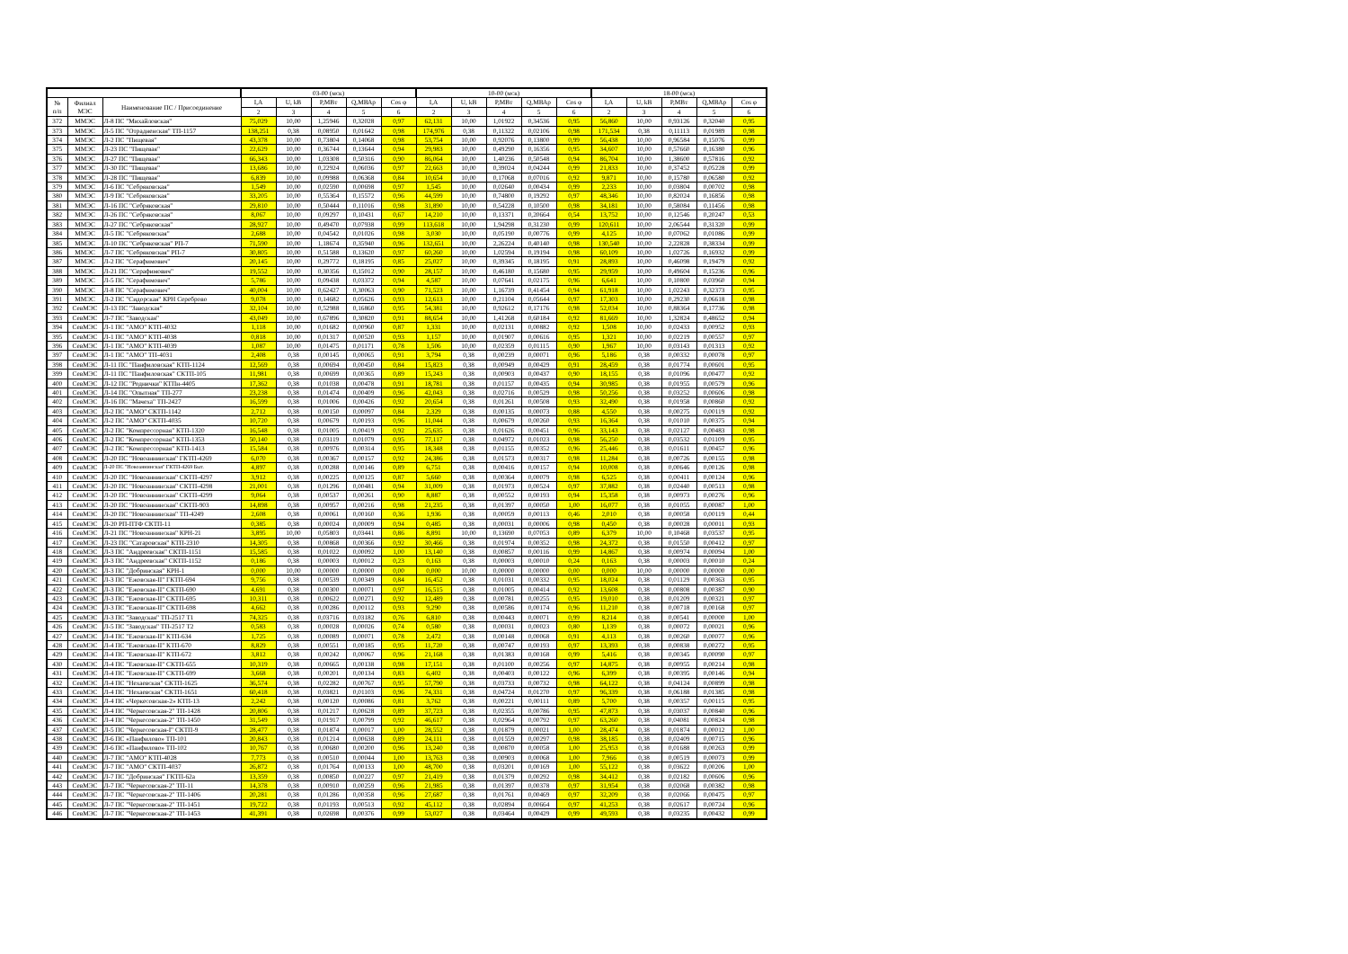| | | | 03-00 (мск) | | | | | 10-00 (мск) | | | | | 18-00 (мск) | | | | |
| --- | --- | --- | --- | --- | --- | --- | --- | --- | --- | --- | --- | --- | --- | --- | --- | --- | --- |
| № п/п | Филиал МЭС | Наименование ПС / Присоединение | I,A | U, kB | P,МВт | Q,МВАр | Cos φ | I,A | U, kB | P,МВт | Q,МВАр | Cos φ | I,A | U, kB | P,МВт | Q,МВАр | Cos φ |
| | | | 2 | 3 | 4 | 5 | 6 | 2 | 3 | 4 | 5 | 6 | 2 | 3 | 4 | 5 | 6 |
| 372 | ММЭС | Л-8 ПС "Михайловская" | 75,029 | 10,00 | 1,25946 | 0,32028 | 0,97 | 62,131 | 10,00 | 1,01922 | 0,34536 | 0,95 | 56,860 | 10,00 | 0,93126 | 0,32040 | 0,95 |
| 373 | ММЭС | Л-5 ПС "Отрадненская" ТП-1157 | 138,251 | 0,38 | 0,08950 | 0,01642 | 0,98 | 174,976 | 0,38 | 0,11322 | 0,02106 | 0,98 | 171,534 | 0,38 | 0,11113 | 0,01989 | 0,98 |
| 374 | ММЭС | Л-2 ПС "Пищевая" | 43,378 | 10,00 | 0,73804 | 0,14068 | 0,98 | 53,754 | 10,00 | 0,92076 | 0,13800 | 0,99 | 56,438 | 10,00 | 0,96584 | 0,15076 | 0,99 |
| 375 | ММЭС | Л-23 ПС "Пищевая" | 22,629 | 10,00 | 0,36744 | 0,13644 | 0,94 | 29,983 | 10,00 | 0,49290 | 0,16356 | 0,95 | 34,607 | 10,00 | 0,57660 | 0,16380 | 0,96 |
| 376 | ММЭС | Л-27 ПС "Пищевая" | 66,343 | 10,00 | 1,03308 | 0,50316 | 0,90 | 86,064 | 10,00 | 1,40236 | 0,50548 | 0,94 | 86,704 | 10,00 | 1,38600 | 0,57816 | 0,92 |
| 377 | ММЭС | Л-30 ПС "Пищевая" | 13,686 | 10,00 | 0,22924 | 0,06036 | 0,97 | 22,663 | 10,00 | 0,39024 | 0,04244 | 0,99 | 21,833 | 10,00 | 0,37452 | 0,05228 | 0,99 |
| 378 | ММЭС | Л-28 ПС "Пищевая" | 6,839 | 10,00 | 0,09988 | 0,06368 | 0,84 | 10,654 | 10,00 | 0,17068 | 0,07016 | 0,92 | 9,871 | 10,00 | 0,15780 | 0,06580 | 0,92 |
| 379 | ММЭС | Л-6 ПС "Себряковская" | 1,549 | 10,00 | 0,02590 | 0,00698 | 0,97 | 1,545 | 10,00 | 0,02640 | 0,00434 | 0,99 | 2,233 | 10,00 | 0,03804 | 0,00702 | 0,98 |
| 380 | ММЭС | Л-9 ПС "Себряковская" | 33,205 | 10,00 | 0,55364 | 0,15572 | 0,96 | 44,599 | 10,00 | 0,74800 | 0,19292 | 0,97 | 48,346 | 10,00 | 0,82024 | 0,16856 | 0,98 |
| 381 | ММЭС | Л-16 ПС "Себряковская" | 29,810 | 10,00 | 0,50444 | 0,11016 | 0,98 | 31,890 | 10,00 | 0,54228 | 0,10500 | 0,98 | 34,181 | 10,00 | 0,58084 | 0,11456 | 0,98 |
| 382 | ММЭС | Л-26 ПС "Себряковская" | 8,067 | 10,00 | 0,09297 | 0,10431 | 0,67 | 14,210 | 10,00 | 0,13371 | 0,20664 | 0,54 | 13,752 | 10,00 | 0,12546 | 0,20247 | 0,53 |
| 383 | ММЭС | Л-27 ПС "Себряковская" | 28,927 | 10,00 | 0,49470 | 0,07938 | 0,99 | 113,618 | 10,00 | 1,94298 | 0,31230 | 0,99 | 120,611 | 10,00 | 2,06544 | 0,31320 | 0,99 |
| 384 | ММЭС | Л-5 ПС "Себряковская" | 2,688 | 10,00 | 0,04542 | 0,01026 | 0,98 | 3,030 | 10,00 | 0,05190 | 0,00776 | 0,99 | 4,125 | 10,00 | 0,07062 | 0,01086 | 0,99 |
| 385 | ММЭС | Л-10 ПС "Себряковская" РП-7 | 71,590 | 10,00 | 1,18674 | 0,35940 | 0,96 | 132,651 | 10,00 | 2,26224 | 0,40140 | 0,98 | 130,540 | 10,00 | 2,22828 | 0,38334 | 0,99 |
| 386 | ММЭС | Л-7 ПС "Себряковская" РП-7 | 30,805 | 10,00 | 0,51588 | 0,13620 | 0,97 | 60,260 | 10,00 | 1,02594 | 0,19194 | 0,98 | 60,109 | 10,00 | 1,02726 | 0,16932 | 0,99 |
| 387 | ММЭС | Л-2 ПС "Серафимович" | 20,145 | 10,00 | 0,29772 | 0,18195 | 0,85 | 25,027 | 10,00 | 0,39345 | 0,18195 | 0,91 | 28,893 | 10,00 | 0,46098 | 0,19479 | 0,92 |
| 388 | ММЭС | Л-21 ПС "Серафимович" | 19,552 | 10,00 | 0,30356 | 0,15012 | 0,90 | 28,157 | 10,00 | 0,46180 | 0,15680 | 0,95 | 29,959 | 10,00 | 0,49604 | 0,15236 | 0,96 |
| 389 | ММЭС | Л-5 ПС "Серафимович" | 5,786 | 10,00 | 0,09438 | 0,03372 | 0,94 | 4,587 | 10,00 | 0,07641 | 0,02175 | 0,96 | 6,641 | 10,00 | 0,10800 | 0,03960 | 0,94 |
| 390 | ММЭС | Л-8 ПС "Серафимович" | 40,004 | 10,00 | 0,62427 | 0,30063 | 0,90 | 71,523 | 10,00 | 1,16739 | 0,41454 | 0,94 | 61,918 | 10,00 | 1,02243 | 0,32373 | 0,95 |
| 391 | ММЭС | Л-2 ПС "Сидорская" КРН Сереброво | 9,078 | 10,00 | 0,14682 | 0,05626 | 0,93 | 12,613 | 10,00 | 0,21104 | 0,05644 | 0,97 | 17,303 | 10,00 | 0,29230 | 0,06618 | 0,98 |
| 392 | СевМЭС | Л-13 ПС "Заводская" | 32,104 | 10,00 | 0,52988 | 0,16860 | 0,95 | 54,381 | 10,00 | 0,92612 | 0,17176 | 0,98 | 52,034 | 10,00 | 0,88364 | 0,17736 | 0,98 |
| 393 | СевМЭС | Л-7 ПС "Заводская" | 43,049 | 10,00 | 0,67896 | 0,30820 | 0,91 | 88,654 | 10,00 | 1,41268 | 0,60184 | 0,92 | 81,669 | 10,00 | 1,32824 | 0,48652 | 0,94 |
| 394 | СевМЭС | Л-1 ПС "АМО" КТП-4032 | 1,118 | 10,00 | 0,01682 | 0,00960 | 0,87 | 1,331 | 10,00 | 0,02131 | 0,00882 | 0,92 | 1,508 | 10,00 | 0,02433 | 0,00952 | 0,93 |
| 395 | СевМЭС | Л-1 ПС "АМО" КТП-4038 | 0,818 | 10,00 | 0,01317 | 0,00520 | 0,93 | 1,157 | 10,00 | 0,01907 | 0,00616 | 0,95 | 1,321 | 10,00 | 0,02219 | 0,00557 | 0,97 |
| 396 | СевМЭС | Л-1 ПС "АМО" КТП-4039 | 1,087 | 10,00 | 0,01475 | 0,01171 | 0,78 | 1,506 | 10,00 | 0,02359 | 0,01115 | 0,90 | 1,967 | 10,00 | 0,03143 | 0,01313 | 0,92 |
| 397 | СевМЭС | Л-1 ПС "АМО" ТП-4031 | 2,408 | 0,38 | 0,00145 | 0,00065 | 0,91 | 3,794 | 0,38 | 0,00239 | 0,00071 | 0,96 | 5,186 | 0,38 | 0,00332 | 0,00078 | 0,97 |
| 398 | СевМЭС | Л-11 ПС "Панфиловская" КТП-1124 | 12,569 | 0,38 | 0,00694 | 0,00450 | 0,84 | 15,823 | 0,38 | 0,00949 | 0,00429 | 0,91 | 28,459 | 0,38 | 0,01774 | 0,00601 | 0,95 |
| 399 | СевМЭС | Л-11 ПС "Панфиловская" СКТП-105 | 11,981 | 0,38 | 0,00699 | 0,00365 | 0,89 | 15,243 | 0,38 | 0,00903 | 0,00437 | 0,90 | 18,155 | 0,38 | 0,01096 | 0,00477 | 0,92 |
| 400 | СевМЭС | Л-12 ПС "Роднички" КТПн-4405 | 17,362 | 0,38 | 0,01038 | 0,00478 | 0,91 | 18,781 | 0,38 | 0,01157 | 0,00435 | 0,94 | 30,985 | 0,38 | 0,01955 | 0,00579 | 0,96 |
| 401 | СевМЭС | Л-14 ПС "Опытная" ТП-277 | 23,238 | 0,38 | 0,01474 | 0,00409 | 0,96 | 42,043 | 0,38 | 0,02716 | 0,00529 | 0,98 | 50,256 | 0,38 | 0,03252 | 0,00606 | 0,98 |
| 402 | СевМЭС | Л-16 ПС "Мачеха" ТП-2427 | 16,599 | 0,38 | 0,01006 | 0,00426 | 0,92 | 20,654 | 0,38 | 0,01261 | 0,00508 | 0,93 | 32,490 | 0,38 | 0,01958 | 0,00860 | 0,92 |
| 403 | СевМЭС | Л-2 ПС "АМО" СКТП-1142 | 2,712 | 0,38 | 0,00150 | 0,00097 | 0,84 | 2,329 | 0,38 | 0,00135 | 0,00073 | 0,88 | 4,550 | 0,38 | 0,00275 | 0,00119 | 0,92 |
| 404 | СевМЭС | Л-2 ПС "АМО" СКТП-4035 | 10,720 | 0,38 | 0,00679 | 0,00193 | 0,96 | 11,044 | 0,38 | 0,00679 | 0,00260 | 0,93 | 16,364 | 0,38 | 0,01010 | 0,00375 | 0,94 |
| 405 | СевМЭС | Л-2 ПС "Компрессорная" КТП-1320 | 16,548 | 0,38 | 0,01005 | 0,00419 | 0,92 | 25,635 | 0,38 | 0,01626 | 0,00451 | 0,96 | 33,143 | 0,38 | 0,02127 | 0,00483 | 0,98 |
| 406 | СевМЭС | Л-2 ПС "Компрессорная" КТП-1353 | 50,140 | 0,38 | 0,03119 | 0,01079 | 0,95 | 77,117 | 0,38 | 0,04972 | 0,01023 | 0,98 | 56,250 | 0,38 | 0,03532 | 0,01109 | 0,95 |
| 407 | СевМЭС | Л-2 ПС "Компрессорная" КТП-1413 | 15,584 | 0,38 | 0,00976 | 0,00314 | 0,95 | 18,348 | 0,38 | 0,01155 | 0,00352 | 0,96 | 25,446 | 0,38 | 0,01611 | 0,00457 | 0,96 |
| 408 | СевМЭС | Л-20 ПС "Новоаннинская" ГКТП-4269 | 6,070 | 0,38 | 0,00367 | 0,00157 | 0,92 | 24,386 | 0,38 | 0,01573 | 0,00317 | 0,98 | 11,284 | 0,38 | 0,00726 | 0,00155 | 0,98 |
| 409 | СевМЭС | Л-20 ПС "Новоаннинская" ГКТП-4269 Быт. | 4,897 | 0,38 | 0,00288 | 0,00146 | 0,89 | 6,751 | 0,38 | 0,00416 | 0,00157 | 0,94 | 10,008 | 0,38 | 0,00646 | 0,00126 | 0,98 |
| 410 | СевМЭС | Л-20 ПС "Новоаннинская" СКТП-4297 | 3,912 | 0,38 | 0,00225 | 0,00125 | 0,87 | 5,660 | 0,38 | 0,00364 | 0,00079 | 0,98 | 6,525 | 0,38 | 0,00411 | 0,00124 | 0,96 |
| 411 | СевМЭС | Л-20 ПС "Новоаннинская" СКТП-4298 | 21,001 | 0,38 | 0,01296 | 0,00481 | 0,94 | 31,009 | 0,38 | 0,01973 | 0,00524 | 0,97 | 37,882 | 0,38 | 0,02440 | 0,00513 | 0,98 |
| 412 | СевМЭС | Л-20 ПС "Новоаннинская" СКТП-4299 | 9,064 | 0,38 | 0,00537 | 0,00261 | 0,90 | 8,887 | 0,38 | 0,00552 | 0,00193 | 0,94 | 15,358 | 0,38 | 0,00973 | 0,00276 | 0,96 |
| 413 | СевМЭС | Л-20 ПС "Новоаннинская" СКТП-903 | 14,898 | 0,38 | 0,00957 | 0,00216 | 0,98 | 21,235 | 0,38 | 0,01397 | 0,00050 | 1,00 | 16,077 | 0,38 | 0,01055 | 0,00087 | 1,00 |
| 414 | СевМЭС | Л-20 ПС "Новоаннинская" ТП-4249 | 2,608 | 0,38 | 0,00061 | 0,00160 | 0,36 | 1,936 | 0,38 | 0,00059 | 0,00113 | 0,46 | 2,010 | 0,38 | 0,00058 | 0,00119 | 0,44 |
| 415 | СевМЭС | Л-20 РП-ПТФ СКТП-11 | 0,385 | 0,38 | 0,00024 | 0,00009 | 0,94 | 0,485 | 0,38 | 0,00031 | 0,00006 | 0,98 | 0,450 | 0,38 | 0,00028 | 0,00011 | 0,93 |
| 416 | СевМЭС | Л-21 ПС "Новоаннинская" КРН-21 | 3,895 | 10,00 | 0,05803 | 0,03441 | 0,86 | 8,891 | 10,00 | 0,13690 | 0,07053 | 0,89 | 6,379 | 10,00 | 0,10468 | 0,03537 | 0,95 |
| 417 | СевМЭС | Л-23 ПС "Сатаровская" КТП-2310 | 14,305 | 0,38 | 0,00868 | 0,00366 | 0,92 | 30,466 | 0,38 | 0,01974 | 0,00352 | 0,98 | 24,372 | 0,38 | 0,01550 | 0,00412 | 0,97 |
| 418 | СевМЭС | Л-3 ПС "Андреевская" СКТП-1151 | 15,585 | 0,38 | 0,01022 | 0,00092 | 1,00 | 13,140 | 0,38 | 0,00857 | 0,00116 | 0,99 | 14,867 | 0,38 | 0,00974 | 0,00094 | 1,00 |
| 419 | СевМЭС | Л-3 ПС "Андреевская" СКТП-1152 | 0,186 | 0,38 | 0,00003 | 0,00012 | 0,23 | 0,163 | 0,38 | 0,00003 | 0,00010 | 0,24 | 0,163 | 0,38 | 0,00003 | 0,00010 | 0,24 |
| 420 | СевМЭС | Л-3 ПС "Добринская" КРН-1 | 0,000 | 10,00 | 0,00000 | 0,00000 | 0,00 | 0,000 | 10,00 | 0,00000 | 0,00000 | 0,00 | 0,000 | 10,00 | 0,00000 | 0,00000 | 0,00 |
| 421 | СевМЭС | Л-3 ПС "Ежовская-II" ГКТП-694 | 9,756 | 0,38 | 0,00539 | 0,00349 | 0,84 | 16,452 | 0,38 | 0,01031 | 0,00332 | 0,95 | 18,024 | 0,38 | 0,01129 | 0,00363 | 0,95 |
| 422 | СевМЭС | Л-3 ПС "Ежовская-II" СКТП-690 | 4,691 | 0,38 | 0,00300 | 0,00071 | 0,97 | 16,515 | 0,38 | 0,01005 | 0,00414 | 0,92 | 13,608 | 0,38 | 0,00808 | 0,00387 | 0,90 |
| 423 | СевМЭС | Л-3 ПС "Ежовская-II" СКТП-695 | 10,311 | 0,38 | 0,00622 | 0,00271 | 0,92 | 12,489 | 0,38 | 0,00781 | 0,00255 | 0,95 | 19,010 | 0,38 | 0,01209 | 0,00321 | 0,97 |
| 424 | СевМЭС | Л-3 ПС "Ежовская-II" СКТП-698 | 4,662 | 0,38 | 0,00286 | 0,00112 | 0,93 | 9,290 | 0,38 | 0,00586 | 0,00174 | 0,96 | 11,210 | 0,38 | 0,00718 | 0,00168 | 0,97 |
| 425 | СевМЭС | Л-3 ПС "Заводская" ТП-2517 Т1 | 74,325 | 0,38 | 0,03716 | 0,03182 | 0,76 | 6,810 | 0,38 | 0,00443 | 0,00071 | 0,99 | 8,214 | 0,38 | 0,00541 | 0,00000 | 1,00 |
| 426 | СевМЭС | Л-5 ПС "Заводская" ТП-2517 Т2 | 0,583 | 0,38 | 0,00028 | 0,00026 | 0,74 | 0,580 | 0,38 | 0,00031 | 0,00023 | 0,80 | 1,139 | 0,38 | 0,00072 | 0,00021 | 0,96 |
| 427 | СевМЭС | Л-4 ПС "Ежовская-II" КТП-634 | 1,725 | 0,38 | 0,00089 | 0,00071 | 0,78 | 2,472 | 0,38 | 0,00148 | 0,00068 | 0,91 | 4,113 | 0,38 | 0,00260 | 0,00077 | 0,96 |
| 428 | СевМЭС | Л-4 ПС "Ежовская-II" КТП-670 | 8,829 | 0,38 | 0,00551 | 0,00185 | 0,95 | 11,720 | 0,38 | 0,00747 | 0,00193 | 0,97 | 13,393 | 0,38 | 0,00838 | 0,00272 | 0,95 |
| 429 | СевМЭС | Л-4 ПС "Ежовская-II" КТП-672 | 3,812 | 0,38 | 0,00242 | 0,00067 | 0,96 | 21,168 | 0,38 | 0,01383 | 0,00168 | 0,99 | 5,416 | 0,38 | 0,00345 | 0,00090 | 0,97 |
| 430 | СевМЭС | Л-4 ПС "Ежовская-II" СКТП-655 | 10,319 | 0,38 | 0,00665 | 0,00138 | 0,98 | 17,151 | 0,38 | 0,01100 | 0,00256 | 0,97 | 14,875 | 0,38 | 0,00955 | 0,00214 | 0,98 |
| 431 | СевМЭС | Л-4 ПС "Ежовская-II" СКТП-699 | 3,668 | 0,38 | 0,00201 | 0,00134 | 0,83 | 6,402 | 0,38 | 0,00403 | 0,00122 | 0,96 | 6,399 | 0,38 | 0,00395 | 0,00146 | 0,94 |
| 432 | СевМЭС | Л-4 ПС "Нехаевская" СКТП-1625 | 36,574 | 0,38 | 0,02282 | 0,00767 | 0,95 | 57,790 | 0,38 | 0,03733 | 0,00732 | 0,98 | 64,122 | 0,38 | 0,04124 | 0,00899 | 0,98 |
| 433 | СевМЭС | Л-4 ПС "Нехаевская" СКТП-1651 | 60,418 | 0,38 | 0,03821 | 0,01103 | 0,96 | 74,331 | 0,38 | 0,04724 | 0,01270 | 0,97 | 96,339 | 0,38 | 0,06188 | 0,01385 | 0,98 |
| 434 | СевМЭС | Л-4 ПС «Черкесовская-2» КТП-13 | 2,242 | 0,38 | 0,00120 | 0,00086 | 0,81 | 3,762 | 0,38 | 0,00221 | 0,00111 | 0,89 | 5,700 | 0,38 | 0,00357 | 0,00115 | 0,95 |
| 435 | СевМЭС | Л-4 ПС "Черкесовская-2" ТП-1428 | 20,806 | 0,38 | 0,01217 | 0,00628 | 0,89 | 37,723 | 0,38 | 0,02355 | 0,00786 | 0,95 | 47,873 | 0,38 | 0,03037 | 0,00840 | 0,96 |
| 436 | СевМЭС | Л-4 ПС "Черкесовская-2" ТП-1450 | 31,549 | 0,38 | 0,01917 | 0,00799 | 0,92 | 46,617 | 0,38 | 0,02964 | 0,00792 | 0,97 | 63,260 | 0,38 | 0,04081 | 0,00824 | 0,98 |
| 437 | СевМЭС | Л-5 ПС "Черкесовская-I" СКТП-9 | 28,477 | 0,38 | 0,01874 | 0,00017 | 1,00 | 28,552 | 0,38 | 0,01879 | 0,00021 | 1,00 | 28,474 | 0,38 | 0,01874 | 0,00012 | 1,00 |
| 438 | СевМЭС | Л-6 ПС «Панфилово» ТП-101 | 20,843 | 0,38 | 0,01214 | 0,00638 | 0,89 | 24,111 | 0,38 | 0,01559 | 0,00297 | 0,98 | 38,185 | 0,38 | 0,02409 | 0,00715 | 0,96 |
| 439 | СевМЭС | Л-6 ПС «Панфилово» ТП-102 | 10,767 | 0,38 | 0,00680 | 0,00200 | 0,96 | 13,240 | 0,38 | 0,00870 | 0,00058 | 1,00 | 25,953 | 0,38 | 0,01688 | 0,00263 | 0,99 |
| 440 | СевМЭС | Л-7 ПС "АМО" КТП-4028 | 7,773 | 0,38 | 0,00510 | 0,00044 | 1,00 | 13,763 | 0,38 | 0,00903 | 0,00068 | 1,00 | 7,966 | 0,38 | 0,00519 | 0,00073 | 0,99 |
| 441 | СевМЭС | Л-7 ПС "АМО" СКТП-4037 | 26,872 | 0,38 | 0,01764 | 0,00133 | 1,00 | 48,700 | 0,38 | 0,03201 | 0,00169 | 1,00 | 55,122 | 0,38 | 0,03622 | 0,00206 | 1,00 |
| 442 | СевМЭС | Л-7 ПС "Добринская" ГКТП-62а | 13,359 | 0,38 | 0,00850 | 0,00227 | 0,97 | 21,419 | 0,38 | 0,01379 | 0,00292 | 0,98 | 34,412 | 0,38 | 0,02182 | 0,00606 | 0,96 |
| 443 | СевМЭС | Л-7 ПС "Черкесовская-2" ТП-11 | 14,378 | 0,38 | 0,00910 | 0,00259 | 0,96 | 21,985 | 0,38 | 0,01397 | 0,00378 | 0,97 | 31,954 | 0,38 | 0,02068 | 0,00382 | 0,98 |
| 444 | СевМЭС | Л-7 ПС "Черкесовская-2" ТП-1406 | 20,281 | 0,38 | 0,01286 | 0,00358 | 0,96 | 27,687 | 0,38 | 0,01761 | 0,00469 | 0,97 | 32,209 | 0,38 | 0,02066 | 0,00475 | 0,97 |
| 445 | СевМЭС | Л-7 ПС "Черкесовская-2" ТП-1451 | 19,722 | 0,38 | 0,01193 | 0,00513 | 0,92 | 45,112 | 0,38 | 0,02894 | 0,00664 | 0,97 | 41,253 | 0,38 | 0,02617 | 0,00724 | 0,96 |
| 446 | СевМЭС | Л-7 ПС "Черкесовская-2" ТП-1453 | 41,391 | 0,38 | 0,02698 | 0,00376 | 0,99 | 53,027 | 0,38 | 0,03464 | 0,00429 | 0,99 | 49,593 | 0,38 | 0,03235 | 0,00432 | 0,99 |